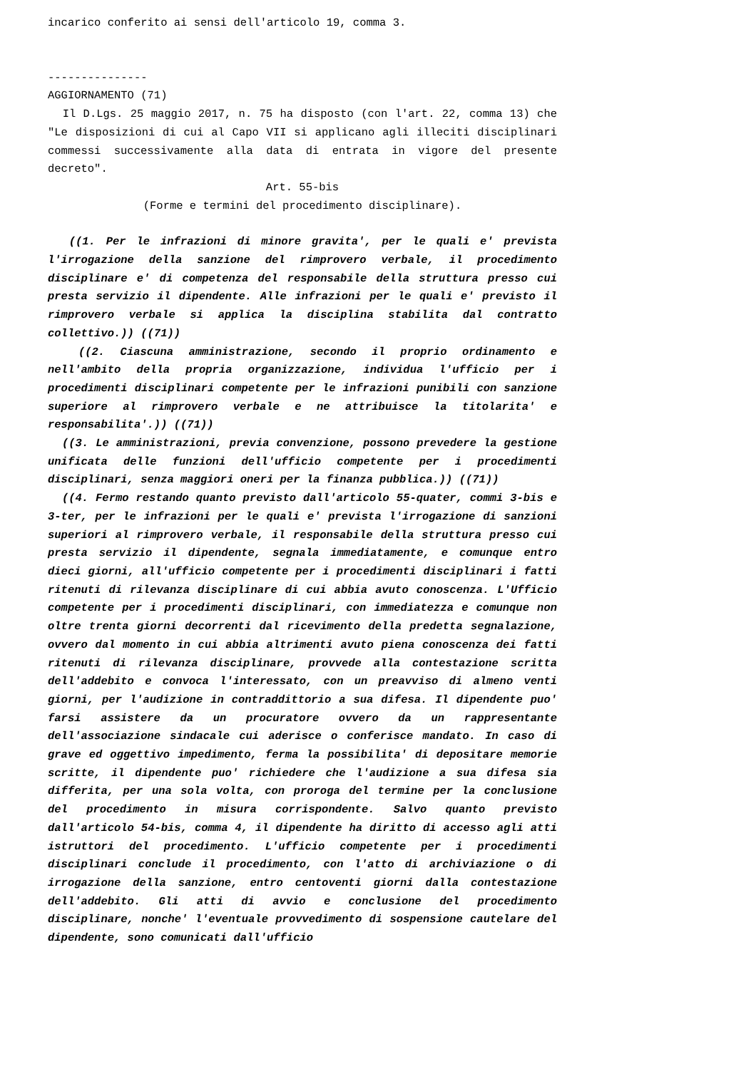incarico conferito ai sensi dell'articolo 19, comma 3.
---------------
AGGIORNAMENTO (71)
Il D.Lgs. 25 maggio 2017, n. 75 ha disposto (con l'art. 22, comma 13) che "Le disposizioni di cui al Capo VII si applicano agli illeciti disciplinari commessi successivamente alla data di entrata in vigore del presente decreto".
Art. 55-bis
(Forme e termini del procedimento disciplinare).
((1. Per le infrazioni di minore gravita', per le quali e' prevista l'irrogazione della sanzione del rimprovero verbale, il procedimento disciplinare e' di competenza del responsabile della struttura presso cui presta servizio il dipendente. Alle infrazioni per le quali e' previsto il rimprovero verbale si applica la disciplina stabilita dal contratto collettivo.)) ((71))
((2. Ciascuna amministrazione, secondo il proprio ordinamento e nell'ambito della propria organizzazione, individua l'ufficio per i procedimenti disciplinari competente per le infrazioni punibili con sanzione superiore al rimprovero verbale e ne attribuisce la titolarita' e responsabilita'.)) ((71))
((3. Le amministrazioni, previa convenzione, possono prevedere la gestione unificata delle funzioni dell'ufficio competente per i procedimenti disciplinari, senza maggiori oneri per la finanza pubblica.)) ((71))
((4. Fermo restando quanto previsto dall'articolo 55-quater, commi 3-bis e 3-ter, per le infrazioni per le quali e' prevista l'irrogazione di sanzioni superiori al rimprovero verbale, il responsabile della struttura presso cui presta servizio il dipendente, segnala immediatamente, e comunque entro dieci giorni, all'ufficio competente per i procedimenti disciplinari i fatti ritenuti di rilevanza disciplinare di cui abbia avuto conoscenza. L'Ufficio competente per i procedimenti disciplinari, con immediatezza e comunque non oltre trenta giorni decorrenti dal ricevimento della predetta segnalazione, ovvero dal momento in cui abbia altrimenti avuto piena conoscenza dei fatti ritenuti di rilevanza disciplinare, provvede alla contestazione scritta dell'addebito e convoca l'interessato, con un preavviso di almeno venti giorni, per l'audizione in contraddittorio a sua difesa. Il dipendente puo' farsi assistere da un procuratore ovvero da un rappresentante dell'associazione sindacale cui aderisce o conferisce mandato. In caso di grave ed oggettivo impedimento, ferma la possibilita' di depositare memorie scritte, il dipendente puo' richiedere che l'audizione a sua difesa sia differita, per una sola volta, con proroga del termine per la conclusione del procedimento in misura corrispondente. Salvo quanto previsto dall'articolo 54-bis, comma 4, il dipendente ha diritto di accesso agli atti istruttori del procedimento. L'ufficio competente per i procedimenti disciplinari conclude il procedimento, con l'atto di archiviazione o di irrogazione della sanzione, entro centoventi giorni dalla contestazione dell'addebito. Gli atti di avvio e conclusione del procedimento disciplinare, nonche' l'eventuale provvedimento di sospensione cautelare del dipendente, sono comunicati dall'ufficio